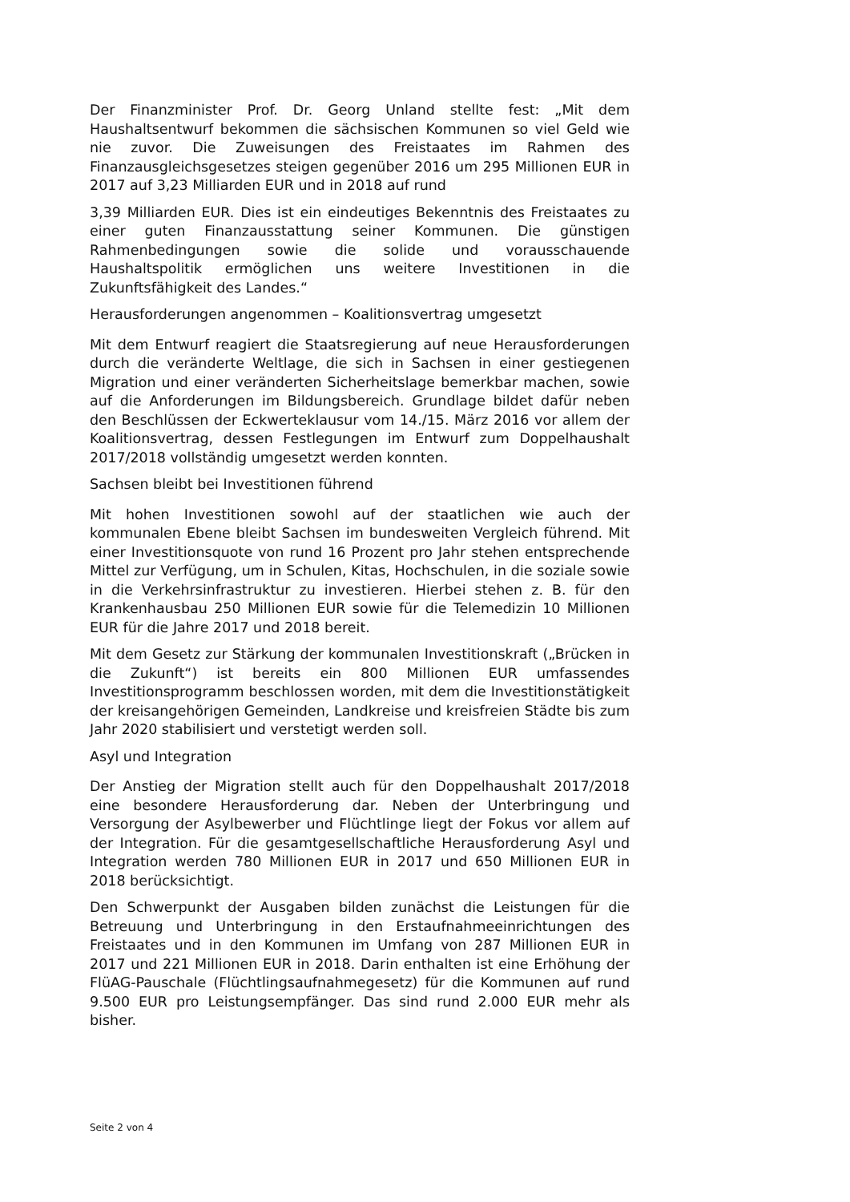Der Finanzminister Prof. Dr. Georg Unland stellte fest: „Mit dem Haushaltsentwurf bekommen die sächsischen Kommunen so viel Geld wie nie zuvor. Die Zuweisungen des Freistaates im Rahmen des Finanzausgleichsgesetzes steigen gegenüber 2016 um 295 Millionen EUR in 2017 auf 3,23 Milliarden EUR und in 2018 auf rund
3,39 Milliarden EUR. Dies ist ein eindeutiges Bekenntnis des Freistaates zu einer guten Finanzausstattung seiner Kommunen. Die günstigen Rahmenbedingungen sowie die solide und vorausschauende Haushaltspolitik ermöglichen uns weitere Investitionen in die Zukunftsfähigkeit des Landes.“
Herausforderungen angenommen – Koalitionsvertrag umgesetzt
Mit dem Entwurf reagiert die Staatsregierung auf neue Herausforderungen durch die veränderte Weltlage, die sich in Sachsen in einer gestiegenen Migration und einer veränderten Sicherheitslage bemerkbar machen, sowie auf die Anforderungen im Bildungsbereich. Grundlage bildet dafür neben den Beschlüssen der Eckwerteklausur vom 14./15. März 2016 vor allem der Koalitionsvertrag, dessen Festlegungen im Entwurf zum Doppelhaushalt 2017/2018 vollständig umgesetzt werden konnten.
Sachsen bleibt bei Investitionen führend
Mit hohen Investitionen sowohl auf der staatlichen wie auch der kommunalen Ebene bleibt Sachsen im bundesweiten Vergleich führend. Mit einer Investitionsquote von rund 16 Prozent pro Jahr stehen entsprechende Mittel zur Verfügung, um in Schulen, Kitas, Hochschulen, in die soziale sowie in die Verkehrsinfrastruktur zu investieren. Hierbei stehen z. B. für den Krankenhausbau 250 Millionen EUR sowie für die Telemedizin 10 Millionen EUR für die Jahre 2017 und 2018 bereit.
Mit dem Gesetz zur Stärkung der kommunalen Investitionskraft („Brücken in die Zukunft“) ist bereits ein 800 Millionen EUR umfassendes Investitionsprogramm beschlossen worden, mit dem die Investitionstätigkeit der kreisangehörigen Gemeinden, Landkreise und kreisfreien Städte bis zum Jahr 2020 stabilisiert und verstetigt werden soll.
Asyl und Integration
Der Anstieg der Migration stellt auch für den Doppelhaushalt 2017/2018 eine besondere Herausforderung dar. Neben der Unterbringung und Versorgung der Asylbewerber und Flüchtlinge liegt der Fokus vor allem auf der Integration. Für die gesamtgesellschaftliche Herausforderung Asyl und Integration werden 780 Millionen EUR in 2017 und 650 Millionen EUR in 2018 berücksichtigt.
Den Schwerpunkt der Ausgaben bilden zunächst die Leistungen für die Betreuung und Unterbringung in den Erstaufnahmeeinrichtungen des Freistaates und in den Kommunen im Umfang von 287 Millionen EUR in 2017 und 221 Millionen EUR in 2018. Darin enthalten ist eine Erhöhung der FlüAG-Pauschale (Flüchtlingsaufnahmegesetz) für die Kommunen auf rund 9.500 EUR pro Leistungsempfänger. Das sind rund 2.000 EUR mehr als bisher.
Seite 2 von 4